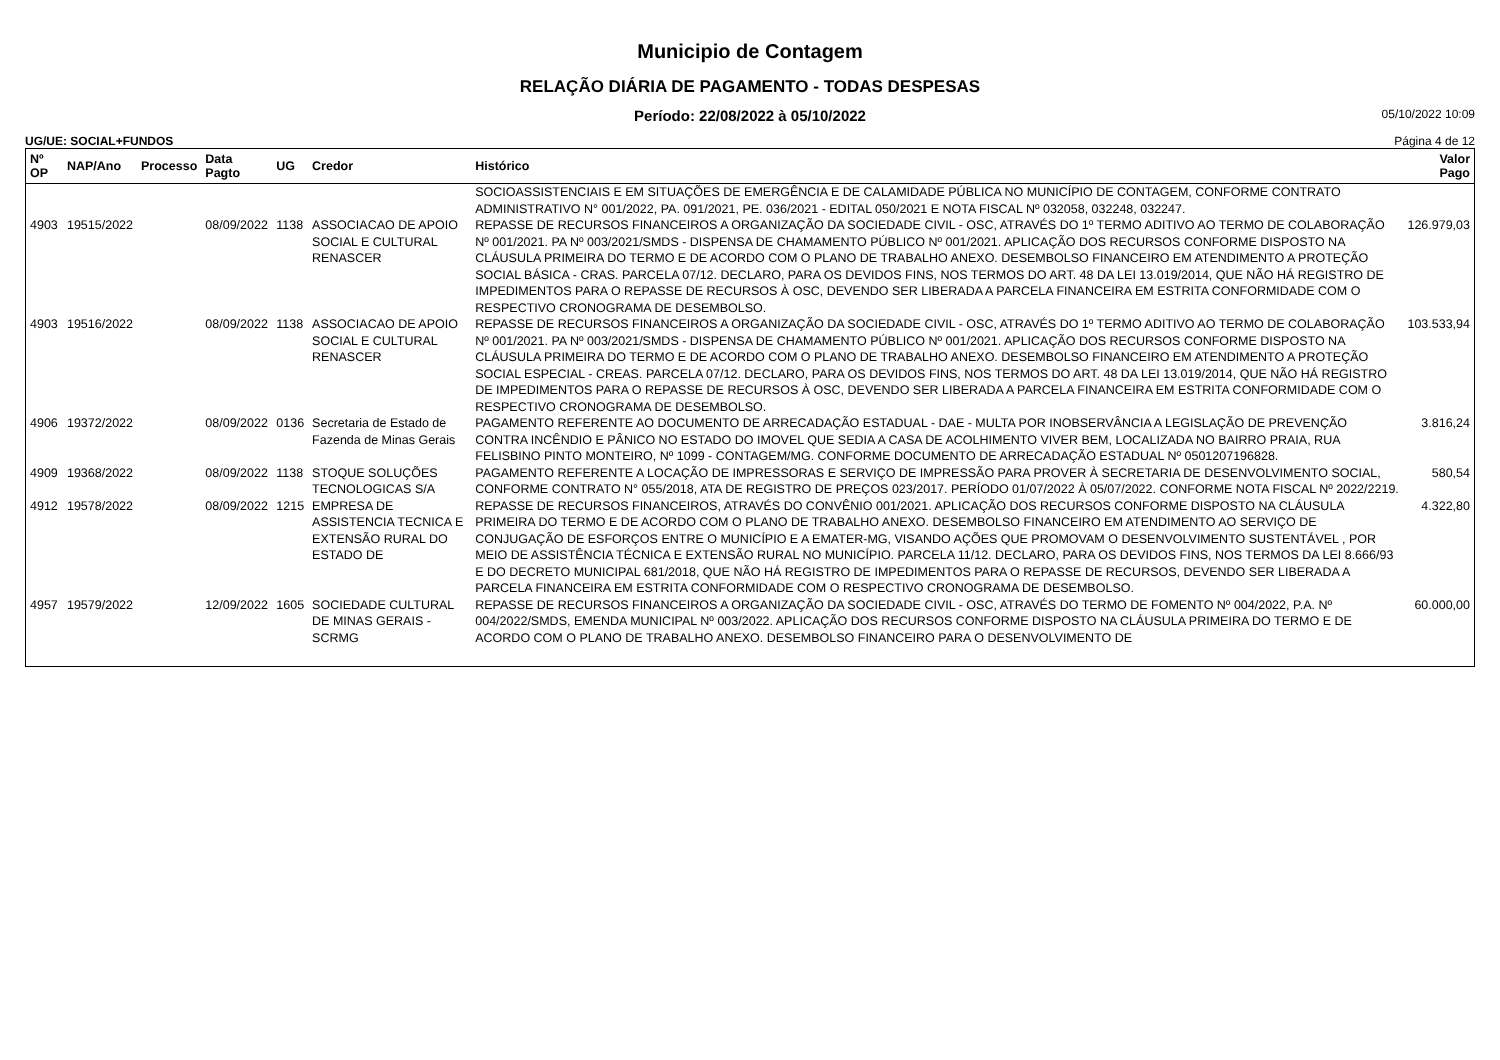Municipio de Contagem
RELAÇÃO DIÁRIA DE PAGAMENTO - TODAS DESPESAS
Período: 22/08/2022 à 05/10/2022
05/10/2022 10:09
UG/UE: SOCIAL+FUNDOS Página 4 de 12
| Nº OP | NAP/Ano | Processo | Data Pagto | UG | Credor | Histórico | Valor Pago |
| --- | --- | --- | --- | --- | --- | --- | --- |
| | | | | | | SOCIOASSISTENCIAIS E EM SITUAÇÕES DE EMERGÊNCIA E DE CALAMIDADE PÚBLICA NO MUNICÍPIO DE CONTAGEM, CONFORME CONTRATO ADMINISTRATIVO N° 001/2022, PA. 091/2021, PE. 036/2021 - EDITAL 050/2021 E NOTA FISCAL Nº 032058, 032248, 032247. | |
| 4903 | 19515/2022 | | 08/09/2022 | 1138 | ASSOCIACAO DE APOIO SOCIAL E CULTURAL RENASCER | REPASSE DE RECURSOS FINANCEIROS A ORGANIZAÇÃO DA SOCIEDADE CIVIL - OSC, ATRAVÉS DO 1º TERMO ADITIVO AO TERMO DE COLABORAÇÃO Nº 001/2021. PA Nº 003/2021/SMDS - DISPENSA DE CHAMAMENTO PÚBLICO Nº 001/2021. APLICAÇÃO DOS RECURSOS CONFORME DISPOSTO NA CLÁUSULA PRIMEIRA DO TERMO E DE ACORDO COM O PLANO DE TRABALHO ANEXO. DESEMBOLSO FINANCEIRO EM ATENDIMENTO A PROTEÇÃO SOCIAL BÁSICA - CRAS. PARCELA 07/12. DECLARO, PARA OS DEVIDOS FINS, NOS TERMOS DO ART. 48 DA LEI 13.019/2014, QUE NÃO HÁ REGISTRO DE IMPEDIMENTOS PARA O REPASSE DE RECURSOS À OSC, DEVENDO SER LIBERADA A PARCELA FINANCEIRA EM ESTRITA CONFORMIDADE COM O RESPECTIVO CRONOGRAMA DE DESEMBOLSO. | 126.979,03 |
| 4903 | 19516/2022 | | 08/09/2022 | 1138 | ASSOCIACAO DE APOIO SOCIAL E CULTURAL RENASCER | REPASSE DE RECURSOS FINANCEIROS A ORGANIZAÇÃO DA SOCIEDADE CIVIL - OSC, ATRAVÉS DO 1º TERMO ADITIVO AO TERMO DE COLABORAÇÃO Nº 001/2021. PA Nº 003/2021/SMDS - DISPENSA DE CHAMAMENTO PÚBLICO Nº 001/2021. APLICAÇÃO DOS RECURSOS CONFORME DISPOSTO NA CLÁUSULA PRIMEIRA DO TERMO E DE ACORDO COM O PLANO DE TRABALHO ANEXO. DESEMBOLSO FINANCEIRO EM ATENDIMENTO A PROTEÇÃO SOCIAL ESPECIAL - CREAS. PARCELA 07/12. DECLARO, PARA OS DEVIDOS FINS, NOS TERMOS DO ART. 48 DA LEI 13.019/2014, QUE NÃO HÁ REGISTRO DE IMPEDIMENTOS PARA O REPASSE DE RECURSOS À OSC, DEVENDO SER LIBERADA A PARCELA FINANCEIRA EM ESTRITA CONFORMIDADE COM O RESPECTIVO CRONOGRAMA DE DESEMBOLSO. | 103.533,94 |
| 4906 | 19372/2022 | | 08/09/2022 | 0136 | Secretaria de Estado de Fazenda de Minas Gerais | PAGAMENTO REFERENTE AO DOCUMENTO DE ARRECADAÇÃO ESTADUAL - DAE - MULTA POR INOBSERVÂNCIA A LEGISLAÇÃO DE PREVENÇÃO CONTRA INCÊNDIO E PÂNICO NO ESTADO DO IMOVEL QUE SEDIA A CASA DE ACOLHIMENTO VIVER BEM, LOCALIZADA NO BAIRRO PRAIA, RUA FELISBINO PINTO MONTEIRO, Nº 1099 - CONTAGEM/MG. CONFORME DOCUMENTO DE ARRECADAÇÃO ESTADUAL Nº 0501207196828. | 3.816,24 |
| 4909 | 19368/2022 | | 08/09/2022 | 1138 | STOQUE SOLUÇÕES TECNOLOGICAS S/A | PAGAMENTO REFERENTE A LOCAÇÃO DE IMPRESSORAS E SERVIÇO DE IMPRESSÃO PARA PROVER À SECRETARIA DE DESENVOLVIMENTO SOCIAL, CONFORME CONTRATO N° 055/2018, ATA DE REGISTRO DE PREÇOS 023/2017. PERÍODO 01/07/2022 À 05/07/2022. CONFORME NOTA FISCAL Nº 2022/2219. | 580,54 |
| 4912 | 19578/2022 | | 08/09/2022 | 1215 | EMPRESA DE ASSISTENCIA TECNICA E EXTENSÃO RURAL DO ESTADO DE | REPASSE DE RECURSOS FINANCEIROS, ATRAVÉS DO CONVÊNIO 001/2021. APLICAÇÃO DOS RECURSOS CONFORME DISPOSTO NA CLÁUSULA PRIMEIRA DO TERMO E DE ACORDO COM O PLANO DE TRABALHO ANEXO. DESEMBOLSO FINANCEIRO EM ATENDIMENTO AO SERVIÇO DE CONJUGAÇÃO DE ESFORÇOS ENTRE O MUNICÍPIO E A EMATER-MG, VISANDO AÇÕES QUE PROMOVAM O DESENVOLVIMENTO SUSTENTÁVEL , POR MEIO DE ASSISTÊNCIA TÉCNICA E EXTENSÃO RURAL NO MUNICÍPIO. PARCELA 11/12. DECLARO, PARA OS DEVIDOS FINS, NOS TERMOS DA LEI 8.666/93 E DO DECRETO MUNICIPAL 681/2018, QUE NÃO HÁ REGISTRO DE IMPEDIMENTOS PARA O REPASSE DE RECURSOS, DEVENDO SER LIBERADA A PARCELA FINANCEIRA EM ESTRITA CONFORMIDADE COM O RESPECTIVO CRONOGRAMA DE DESEMBOLSO. | 4.322,80 |
| 4957 | 19579/2022 | | 12/09/2022 | 1605 | SOCIEDADE CULTURAL DE MINAS GERAIS - SCRMG | REPASSE DE RECURSOS FINANCEIROS A ORGANIZAÇÃO DA SOCIEDADE CIVIL - OSC, ATRAVÉS DO TERMO DE FOMENTO Nº 004/2022, P.A. Nº 004/2022/SMDS, EMENDA MUNICIPAL Nº 003/2022. APLICAÇÃO DOS RECURSOS CONFORME DISPOSTO NA CLÁUSULA PRIMEIRA DO TERMO E DE ACORDO COM O PLANO DE TRABALHO ANEXO. DESEMBOLSO FINANCEIRO PARA O DESENVOLVIMENTO DE | 60.000,00 |